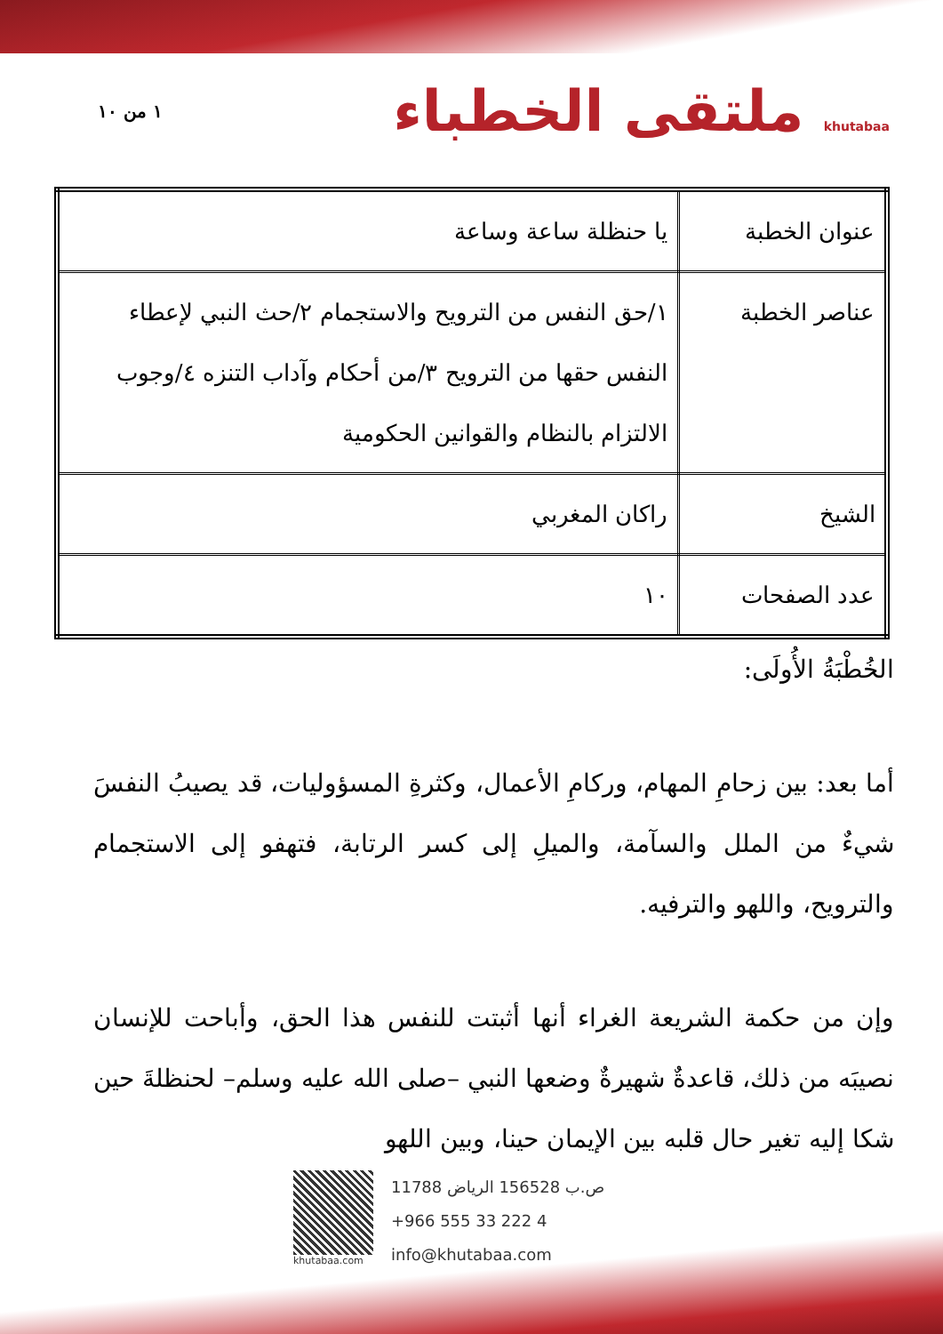١ من ١٠
ملتقى الخطباء khutabaa
| عنوان الخطبة | يا حنظلة ساعة وساعة |
| عناصر الخطبة | ١/حق النفس من الترويح والاستجمام ٢/حث النبي لإعطاء النفس حقها من الترويح ٣/من أحكام وآداب التنزه ٤/وجوب الالتزام بالنظام والقوانين الحكومية |
| الشيخ | راكان المغربي |
| عدد الصفحات | ١٠ |
الخُطْبَةُ الأُولَى:
أما بعد: بين زحامِ المهام، وركامِ الأعمال، وكثرةِ المسؤوليات، قد يصيبُ النفسَ شيءٌ من الملل والسآمة، والميلِ إلى كسر الرتابة، فتهفو إلى الاستجمام والترويح، واللهو والترفيه.
وإن من حكمة الشريعة الغراء أنها أثبتت للنفس هذا الحق، وأباحت للإنسان نصيبَه من ذلك، قاعدةٌ شهيرةٌ وضعها النبي –صلى الله عليه وسلم– لحنظلةَ حين شكا إليه تغير حال قلبه بين الإيمان حينا، وبين اللهو
khutabaa.com
ص.ب 156528 الرياض 11788
+966 555 33 222 4
info@khutabaa.com